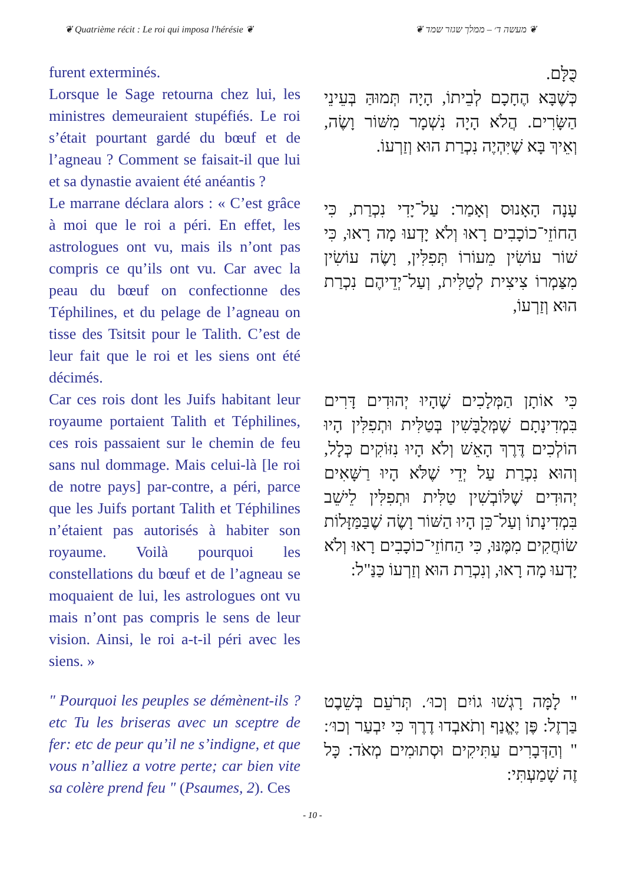❦ Quatrième récit : Le roi qui imposa l'hérésie ❦ ❦ מעשה ד׳ – ממלך שגזר שמד ❦
furent exterminés.
Lorsque le Sage retourna chez lui, les ministres demeuraient stupéfiés. Le roi s’était pourtant gardé du bœuf et de l’agneau ? Comment se faisait-il que lui et sa dynastie avaient été anéantis ?
כֻּלָּם.
כְּשֶׁבָּא הֶחָכָם לְבֵיתוֹ, הָיָה תְּמוּהַּ בְּעֵינֵי הַשָּׂרִים. הֲלֹא הָיָה נִשְׁמָר מִשּׁוֹר וָשֶׂה, וְאֵיךְ בָּא שֶׁיִּהְיֶה נִכְרַת הוּא וְזַרְעוֹ.
Le marrane déclara alors : « C’est grâce à moi que le roi a péri. En effet, les astrologues ont vu, mais ils n’ont pas compris ce qu’ils ont vu. Car avec la peau du bœuf on confectionne des Téphilines, et du pelage de l’agneau on tisse des Tsitsit pour le Talith. C’est de leur fait que le roi et les siens ont été décimés.
עָנָה הָאָנוּס וְאָמַר: עַל־יָדִי נִכְרַת, כִּי הַחוֹזֵי־כוֹכָבִים רָאוּ וְלֹא יָדְעוּ מָה רָאוּ, כִּי שׁוֹר עוֹשִׂין מֵעוֹרוֹ תְּפִלִּין, וָשֶׂה עוֹשִׂין מִצַּמְרוֹ צִיצִית לְטַלִּית, וְעַל־יְדֵיהֶם נִכְרַת הוּא וְזַרְעוֹ,
Car ces rois dont les Juifs habitant leur royaume portaient Talith et Téphilines, ces rois passaient sur le chemin de feu sans nul dommage. Mais celui-là [le roi de notre pays] par-contre, a péri, parce que les Juifs portant Talith et Téphilines n’étaient pas autorisés à habiter son royaume. Voilà pourquoi les constellations du bœuf et de l’agneau se moquaient de lui, les astrologues ont vu mais n’ont pas compris le sens de leur vision. Ainsi, le roi a-t-il péri avec les siens. »
כִּי אוֹתָן הַמְּלָכִים שֶׁהָיוּ יְהוּדִים דָּרִים בִּמְדִינָתָם שֶׁמְּלֻבָּשִׁין בְּטַלִּית וּתְפִלִּין הָיוּ הוֹלְכִים דֶּרֶךְ הָאֵשׁ וְלֹא הָיוּ נִזּוֹקִים כְּלָל, וְהוּא נִכְרַת עַל יְדֵי שֶׁלֹּא הָיוּ רַשָּׁאִים יְהוּדִים שֶׁלּוֹבְשִׁין טַלִּית וּתְפִלִּין לֵישֵׁב בִּמְדִינָתוֹ וְעַל־כֵּן הָיוּ הַשּׁוֹר וָשֶׂה שֶׁבַּמַּזָּלוֹת שׂוֹחֲקִים מִמֶּנּוּ, כִּי הַחוֹזֵי־כוֹכָבִים רָאוּ וְלֹא יָדְעוּ מָה רָאוּ, וְנִכְרַת הוּא וְזַרְעוֹ כַּנַּ"ל:
" Pourquoi les peuples se démènent-ils ? etc Tu les briseras avec un sceptre de fer: etc de peur qu’il ne s’indigne, et que vous n’alliez a votre perte; car bien vite sa colère prend feu " (Psaumes, 2). Ces
" לָמָּה רָגְשׁוּ גוֹיִם וְכוּ׳. תְּרֹעֵם בְּשֵׁבֶט בַּרְזֶל: פֶּן יֶאֱנַף וְתֹאבְדוּ דֶרֶךְ כִּי יִבְעַר וְכוּ׳: " וְהַדְּבָרִים עַתִּיקִים וּסְתוּמִים מְאֹד: כָּל זֶה שָׁמַעְתִּי:
- 10 -